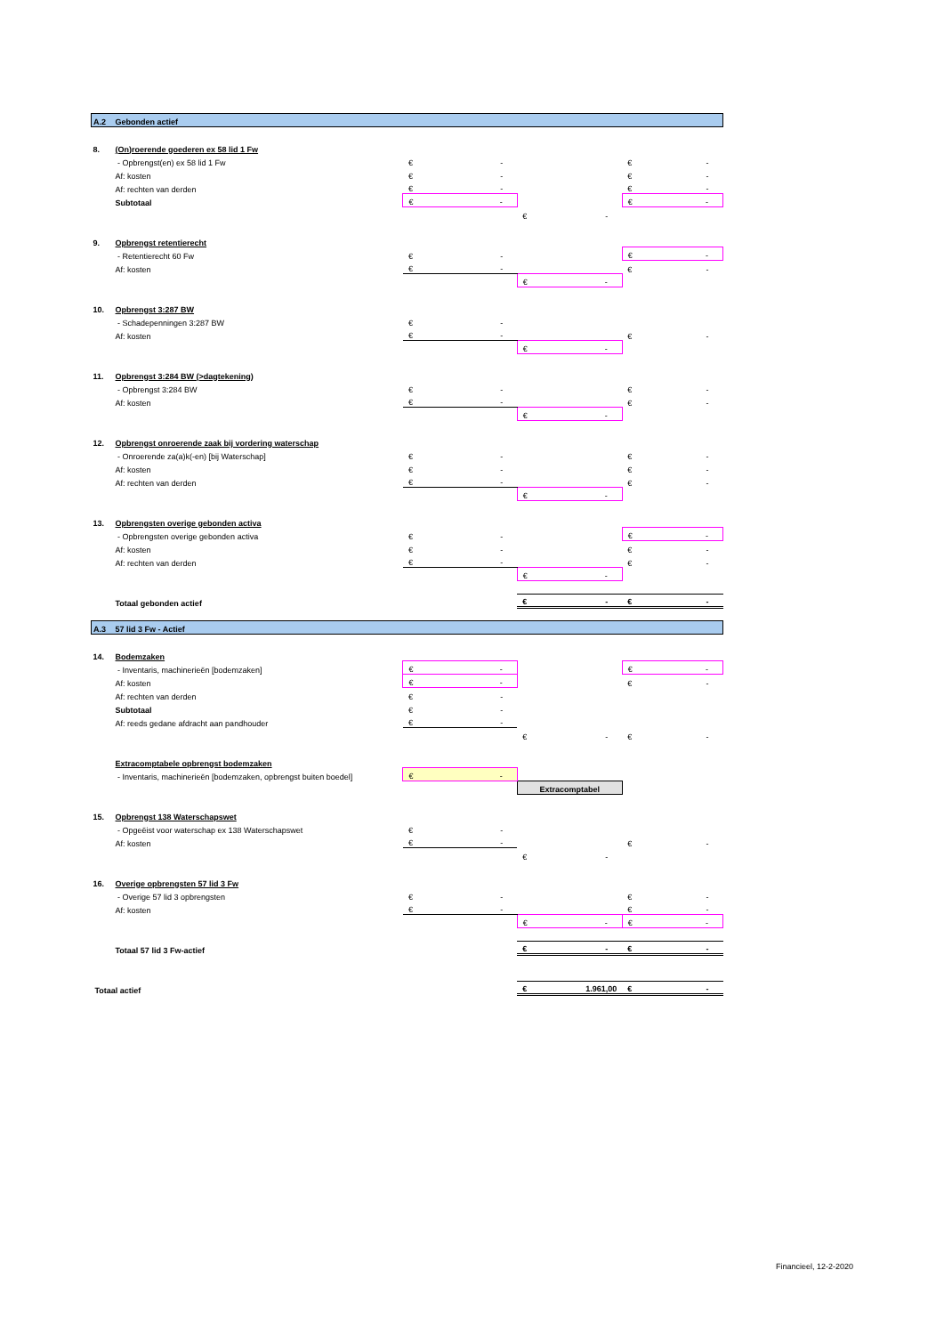| A.2 | Gebonden actief | | | |
| 8. | (On)roerende goederen ex 58 lid 1 Fw | | | |
| | - Opbrengst(en) ex 58 lid 1 Fw | € - | | € - |
| | Af: kosten | € - | | € - |
| | Af: rechten van derden | € - | | € - |
| | Subtotaal | € - | | € - |
| | | | € - | |
| 9. | Opbrengst retentierecht | | | |
| | - Retentierecht 60 Fw | € - | | € - |
| | Af: kosten | € - | | € - |
| | | | € - | |
| 10. | Opbrengst 3:287 BW | | | |
| | - Schadepenningen 3:287 BW | € - | | |
| | Af: kosten | € - | | € - |
| | | | € - | |
| 11. | Opbrengst 3:284 BW (>dagtekening) | | | |
| | - Opbrengst 3:284 BW | € - | | € - |
| | Af: kosten | € - | | € - |
| | | | € - | |
| 12. | Opbrengst onroerende zaak bij vordering waterschap | | | |
| | - Onroerende za(a)k(-en) [bij Waterschap] | € - | | € - |
| | Af: kosten | € - | | € - |
| | Af: rechten van derden | € - | | € - |
| | | | € - | |
| 13. | Opbrengsten overige gebonden activa | | | |
| | - Opbrengsten overige gebonden activa | € - | | € - |
| | Af: kosten | € - | | € - |
| | Af: rechten van derden | € - | | € - |
| | | | € - | |
| | Totaal gebonden actief | | € - | € - |
| A.3 | 57 lid 3 Fw - Actief | | | |
| 14. | Bodemzaken | | | |
| | - Inventaris, machinerieën [bodemzaken] | € - | | € - |
| | Af: kosten | € - | | € - |
| | Af: rechten van derden | € - | | |
| | Subtotaal | € - | | |
| | Af: reeds gedane afdracht aan pandhouder | € - | | |
| | | | € - | € - |
| | Extracomptabele opbrengst bodemzaken | | | |
| | - Inventaris, machinerieën [bodemzaken, opbrengst buiten boedel] | € - | | |
| | | | Extracomptabel | |
| 15. | Opbrengst 138 Waterschapswet | | | |
| | - Opgeëist voor waterschap ex 138 Waterschapswet | € - | | |
| | Af: kosten | € - | | € - |
| | | | € - | |
| 16. | Overige opbrengsten 57 lid 3 Fw | | | |
| | - Overige 57 lid 3 opbrengsten | € - | | € - |
| | Af: kosten | € - | | € - |
| | | | € - | € - |
| | Totaal 57 lid 3 Fw-actief | | € - | € - |
| Totaal actief | | | € 1.961,00 | € - |
Financieel, 12-2-2020